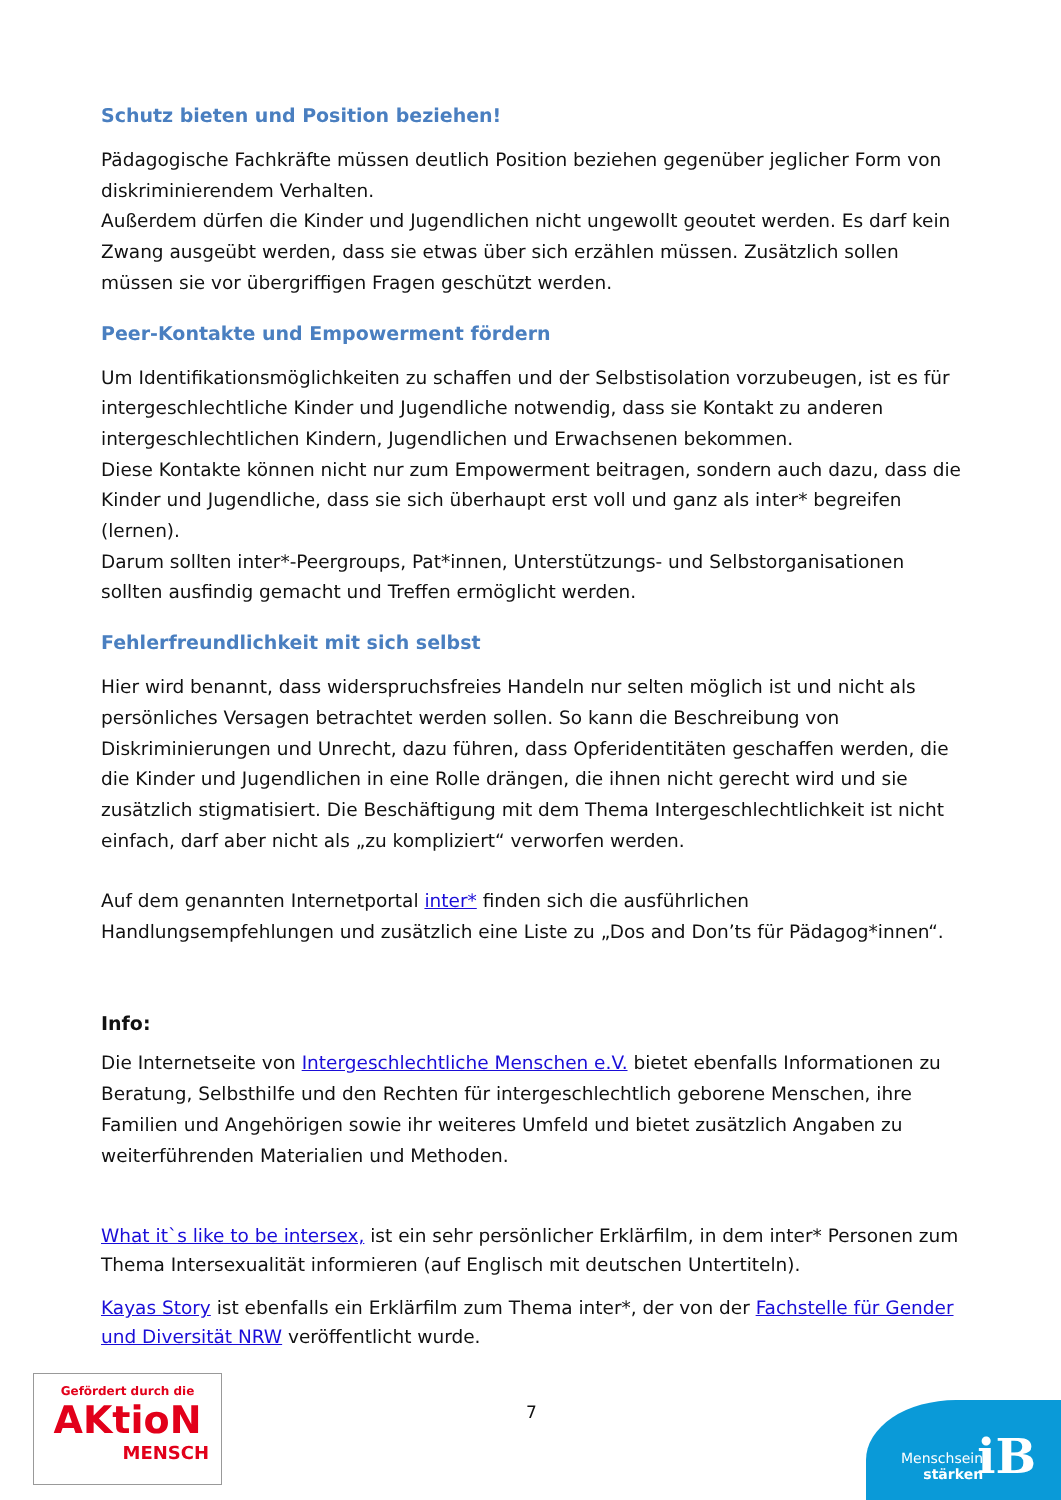Schutz bieten und Position beziehen!
Pädagogische Fachkräfte müssen deutlich Position beziehen gegenüber jeglicher Form von diskriminierendem Verhalten.
Außerdem dürfen die Kinder und Jugendlichen nicht ungewollt geoutet werden. Es darf kein Zwang ausgeübt werden, dass sie etwas über sich erzählen müssen. Zusätzlich sollen müssen sie vor übergriffigen Fragen geschützt werden.
Peer-Kontakte und Empowerment fördern
Um Identifikationsmöglichkeiten zu schaffen und der Selbstisolation vorzubeugen, ist es für intergeschlechtliche Kinder und Jugendliche notwendig, dass sie Kontakt zu anderen intergeschlechtlichen Kindern, Jugendlichen und Erwachsenen bekommen.
Diese Kontakte können nicht nur zum Empowerment beitragen, sondern auch dazu, dass die Kinder und Jugendliche, dass sie sich überhaupt erst voll und ganz als inter* begreifen (lernen).
Darum sollten inter*-Peergroups, Pat*innen, Unterstützungs- und Selbstorganisationen sollten ausfindig gemacht und Treffen ermöglicht werden.
Fehlerfreundlichkeit mit sich selbst
Hier wird benannt, dass widerspruchsfreies Handeln nur selten möglich ist und nicht als persönliches Versagen betrachtet werden sollen. So kann die Beschreibung von Diskriminierungen und Unrecht, dazu führen, dass Opferidentitäten geschaffen werden, die die Kinder und Jugendlichen in eine Rolle drängen, die ihnen nicht gerecht wird und sie zusätzlich stigmatisiert. Die Beschäftigung mit dem Thema Intergeschlechtlichkeit ist nicht einfach, darf aber nicht als „zu kompliziert“ verworfen werden.
Auf dem genannten Internetportal inter* finden sich die ausführlichen Handlungsempfehlungen und zusätzlich eine Liste zu „Dos and Don’ts für Pädagog*innen“.
Info:
Die Internetseite von Intergeschlechtliche Menschen e.V. bietet ebenfalls Informationen zu Beratung, Selbsthilfe und den Rechten für intergeschlechtlich geborene Menschen, ihre Familien und Angehörigen sowie ihr weiteres Umfeld und bietet zusätzlich Angaben zu weiterführenden Materialien und Methoden.
What it`s like to be intersex, ist ein sehr persönlicher Erklärfilm, in dem inter* Personen zum Thema Intersexualität informieren (auf Englisch mit deutschen Untertiteln).
Kayas Story ist ebenfalls ein Erklärfilm zum Thema inter*, der von der Fachstelle für Gender und Diversität NRW veröffentlicht wurde.
Gefördert durch die
AKtioN
MENSCH
7
Menschsein
stärken
iB